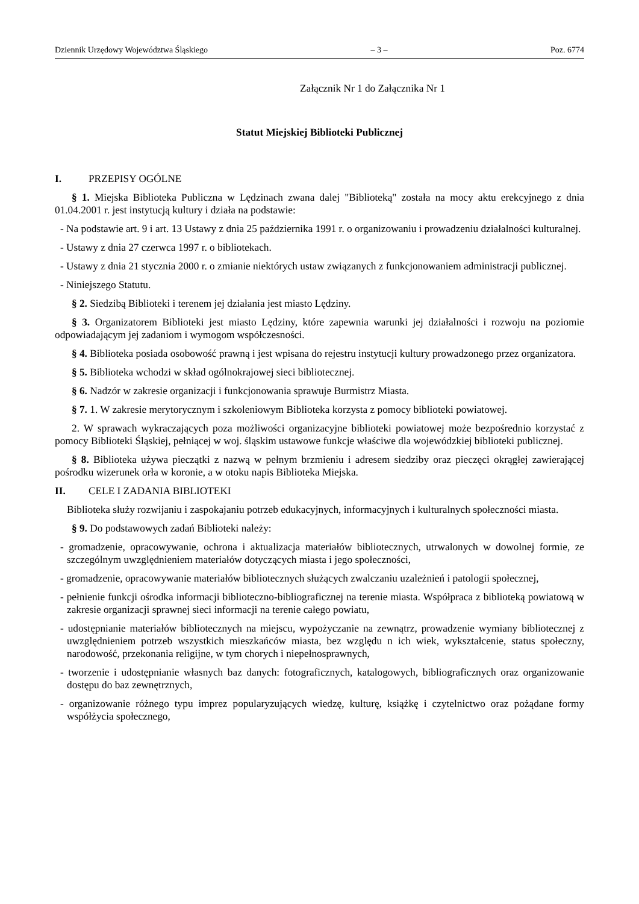Dziennik Urzędowy Województwa Śląskiego – 3 – Poz. 6774
Załącznik Nr 1 do Załącznika Nr 1
Statut Miejskiej Biblioteki Publicznej
I. PRZEPISY OGÓLNE
§ 1. Miejska Biblioteka Publiczna w Lędzinach zwana dalej "Biblioteką" została na mocy aktu erekcyjnego z dnia 01.04.2001 r. jest instytucją kultury i działa na podstawie:
- Na podstawie art. 9 i art. 13 Ustawy z dnia 25 października 1991 r. o organizowaniu i prowadzeniu działalności kulturalnej.
- Ustawy z dnia 27 czerwca 1997 r. o bibliotekach.
- Ustawy z dnia 21 stycznia 2000 r. o zmianie niektórych ustaw związanych z funkcjonowaniem administracji publicznej.
- Niniejszego Statutu.
§ 2. Siedzibą Biblioteki i terenem jej działania jest miasto Lędziny.
§ 3. Organizatorem Biblioteki jest miasto Lędziny, które zapewnia warunki jej działalności i rozwoju na poziomie odpowiadającym jej zadaniom i wymogom współczesności.
§ 4. Biblioteka posiada osobowość prawną i jest wpisana do rejestru instytucji kultury prowadzonego przez organizatora.
§ 5. Biblioteka wchodzi w skład ogólnokrajowej sieci bibliotecznej.
§ 6. Nadzór w zakresie organizacji i funkcjonowania sprawuje Burmistrz Miasta.
§ 7. 1. W zakresie merytorycznym i szkoleniowym Biblioteka korzysta z pomocy biblioteki powiatowej.
2. W sprawach wykraczających poza możliwości organizacyjne biblioteki powiatowej może bezpośrednio korzystać z pomocy Biblioteki Śląskiej, pełniącej w woj. śląskim ustawowe funkcje właściwe dla wojewódzkiej biblioteki publicznej.
§ 8. Biblioteka używa pieczątki z nazwą w pełnym brzmieniu i adresem siedziby oraz pieczęci okrągłej zawierającej pośrodku wizerunek orła w koronie, a w otoku napis Biblioteka Miejska.
II. CELE I ZADANIA BIBLIOTEKI
Biblioteka służy rozwijaniu i zaspokajaniu potrzeb edukacyjnych, informacyjnych i kulturalnych społeczności miasta.
§ 9. Do podstawowych zadań Biblioteki należy:
- gromadzenie, opracowywanie, ochrona i aktualizacja materiałów bibliotecznych, utrwalonych w dowolnej formie, ze szczególnym uwzględnieniem materiałów dotyczących miasta i jego społeczności,
- gromadzenie, opracowywanie materiałów bibliotecznych służących zwalczaniu uzależnień i patologii społecznej,
- pełnienie funkcji ośrodka informacji biblioteczno-bibliograficznej na terenie miasta. Współpraca z biblioteką powiatową w zakresie organizacji sprawnej sieci informacji na terenie całego powiatu,
- udostępnianie materiałów bibliotecznych na miejscu, wypożyczanie na zewnątrz, prowadzenie wymiany bibliotecznej z uwzględnieniem potrzeb wszystkich mieszkańców miasta, bez względu n ich wiek, wykształcenie, status społeczny, narodowość, przekonania religijne, w tym chorych i niepełnosprawnych,
- tworzenie i udostępnianie własnych baz danych: fotograficznych, katalogowych, bibliograficznych oraz organizowanie dostępu do baz zewnętrznych,
- organizowanie różnego typu imprez popularyzujących wiedzę, kulturę, książkę i czytelnictwo oraz pożądane formy współżycia społecznego,